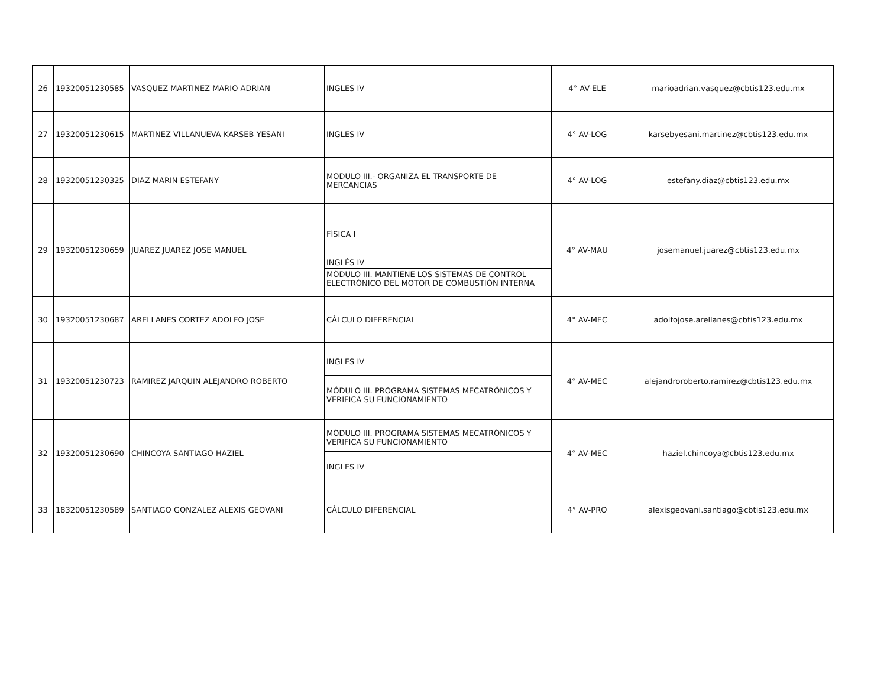| 26 | 19320051230585 | VASQUEZ MARTINEZ MARIO ADRIAN | INGLES IV | 4° AV-ELE | marioadrian.vasquez@cbtis123.edu.mx |
| 27 | 19320051230615 | MARTINEZ VILLANUEVA KARSEB YESANI | INGLES IV | 4° AV-LOG | karsebyesani.martinez@cbtis123.edu.mx |
| 28 | 19320051230325 | DIAZ MARIN ESTEFANY | MODULO III.- ORGANIZA EL TRANSPORTE DE MERCANCIAS | 4° AV-LOG | estefany.diaz@cbtis123.edu.mx |
| 29 | 19320051230659 | JUAREZ JUAREZ JOSE MANUEL | FÍSICA I INGLÉS IV MÓDULO III. MANTIENE LOS SISTEMAS DE CONTROL ELECTRÓNICO DEL MOTOR DE COMBUSTIÓN INTERNA | 4° AV-MAU | josemanuel.juarez@cbtis123.edu.mx |
| 30 | 19320051230687 | ARELLANES CORTEZ ADOLFO JOSE | CÁLCULO DIFERENCIAL | 4° AV-MEC | adolfojose.arellanes@cbtis123.edu.mx |
| 31 | 19320051230723 | RAMIREZ JARQUIN ALEJANDRO ROBERTO | INGLES IV MÓDULO III. PROGRAMA SISTEMAS MECATRÓNICOS Y VERIFICA SU FUNCIONAMIENTO | 4° AV-MEC | alejandroroberto.ramirez@cbtis123.edu.mx |
| 32 | 19320051230690 | CHINCOYA SANTIAGO HAZIEL | MÓDULO III. PROGRAMA SISTEMAS MECATRÓNICOS Y VERIFICA SU FUNCIONAMIENTO INGLES IV | 4° AV-MEC | haziel.chincoya@cbtis123.edu.mx |
| 33 | 18320051230589 | SANTIAGO GONZALEZ ALEXIS GEOVANI | CÁLCULO DIFERENCIAL | 4° AV-PRO | alexisgeovani.santiago@cbtis123.edu.mx |